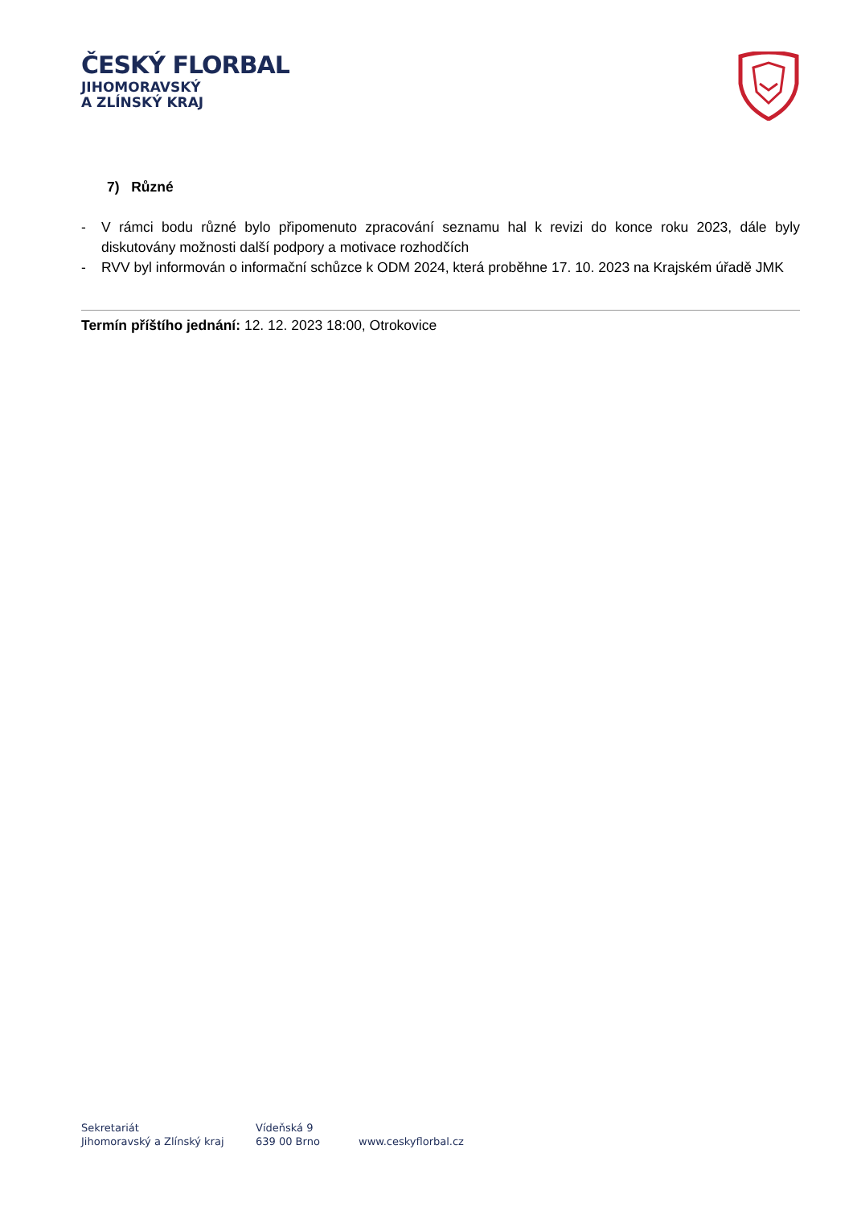ČESKÝ FLORBAL
JIHOMORAVSKÝ
A ZLÍNSKÝ KRAJ
7) Různé
- V rámci bodu různé bylo připomenuto zpracování seznamu hal k revizi do konce roku 2023, dále byly diskutovány možnosti další podpory a motivace rozhodčích
- RVV byl informován o informační schůzce k ODM 2024, která proběhne 17. 10. 2023 na Krajském úřadě JMK
Termín příštího jednání: 12. 12. 2023 18:00, Otrokovice
Sekretariát
Jihomoravský a Zlínský kraj
Vídeňská 9
639 00 Brno
www.ceskyflorbal.cz